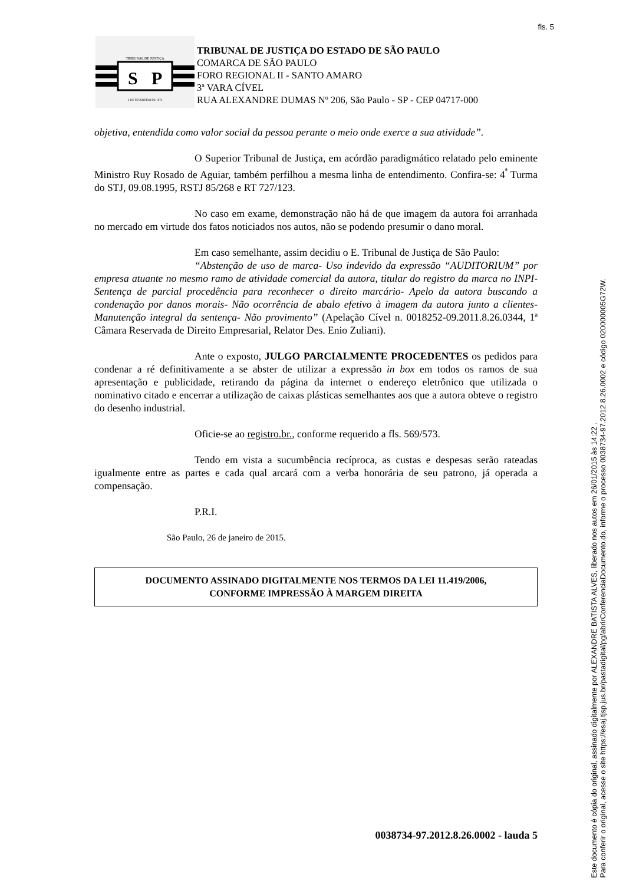fls. 5
TRIBUNAL DE JUSTIÇA
S
P
3 DE FEVEREIRO DE 1874
TRIBUNAL DE JUSTIÇA DO ESTADO DE SÃO PAULO
COMARCA DE SÃO PAULO
FORO REGIONAL II - SANTO AMARO
3ª VARA CÍVEL
RUA ALEXANDRE DUMAS Nº 206, São Paulo - SP - CEP 04717-000
objetiva, entendida como valor social da pessoa perante o meio onde exerce a sua atividade”.
O Superior Tribunal de Justiça, em acórdão paradigmático relatado pelo eminente Ministro Ruy Rosado de Aguiar, também perfilhou a mesma linha de entendimento. Confira-se: 4<sup>ª</sup> Turma do STJ, 09.08.1995, RSTJ 85/268 e RT 727/123.
No caso em exame, demonstração não há de que imagem da autora foi arranhada no mercado em virtude dos fatos noticiados nos autos, não se podendo presumir o dano moral.
Em caso semelhante, assim decidiu o E. Tribunal de Justiça de São Paulo:
“Abstenção de uso de marca- Uso indevido da expressão “AUDITORIUM” por empresa atuante no mesmo ramo de atividade comercial da autora, titular do registro da marca no INPI- Sentença de parcial procedência para reconhecer o direito marcário- Apelo da autora buscando a condenação por danos morais- Não ocorrência de abalo efetivo à imagem da autora junto a clientes- Manutenção integral da sentença- Não provimento” (Apelação Cível n. 0018252-09.2011.8.26.0344, 1ª Câmara Reservada de Direito Empresarial, Relator Des. Enio Zuliani).
Ante o exposto, JULGO PARCIALMENTE PROCEDENTES os pedidos para condenar a ré definitivamente a se abster de utilizar a expressão in box em todos os ramos de sua apresentação e publicidade, retirando da página da internet o endereço eletrônico que utilizada o nominativo citado e encerrar a utilização de caixas plásticas semelhantes aos que a autora obteve o registro do desenho industrial.
Oficie-se ao registro.br., conforme requerido a fls. 569/573.
Tendo em vista a sucumbência recíproca, as custas e despesas serão rateadas igualmente entre as partes e cada qual arcará com a verba honorária de seu patrono, já operada a compensação.
P.R.I.
São Paulo, 26 de janeiro de 2015.
DOCUMENTO ASSINADO DIGITALMENTE NOS TERMOS DA LEI 11.419/2006,
CONFORME IMPRESSÃO À MARGEM DIREITA
0038734-97.2012.8.26.0002 - lauda 5
Este documento é cópia do original, assinado digitalmente por ALEXANDRE BATISTA ALVES, liberado nos autos em 26/01/2015 às 14:22 .
Para conferir o original, acesse o site https://esaj.tjsp.jus.br/pastadigital/pg/abrirConferenciaDocumento.do, informe o processo 0038734-97.2012.8.26.0002 e código 020000005G72W.